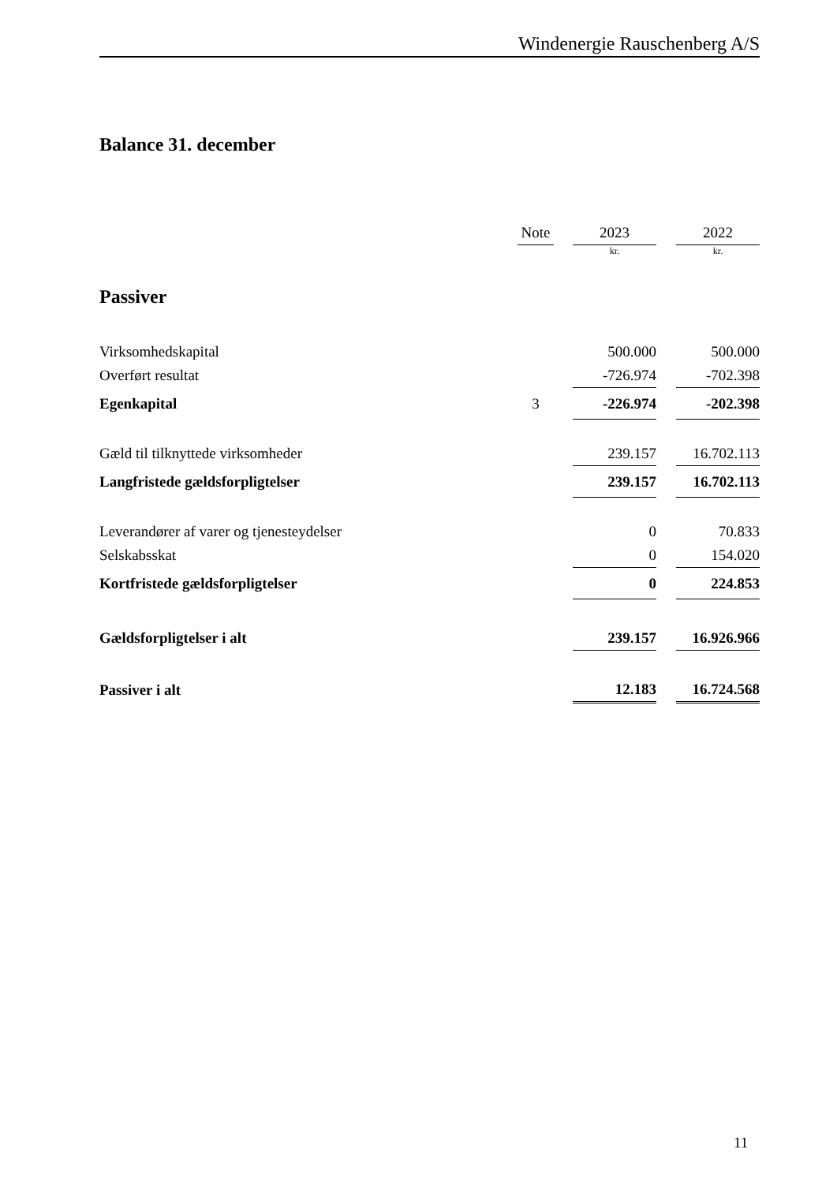Windenergie Rauschenberg A/S
Balance 31. december
| | Note | | 2023 | | 2022 |
| | | | kr. | | kr. |
| Passiver | | | | | |
| Virksomhedskapital | | | 500.000 | | 500.000 |
| Overført resultat | | | -726.974 | | -702.398 |
| Egenkapital | 3 | | -226.974 | | -202.398 |
| Gæld til tilknyttede virksomheder | | | 239.157 | | 16.702.113 |
| Langfristede gældsforpligtelser | | | 239.157 | | 16.702.113 |
| Leverandører af varer og tjenesteydelser | | | 0 | | 70.833 |
| Selskabsskat | | | 0 | | 154.020 |
| Kortfristede gældsforpligtelser | | | 0 | | 224.853 |
| Gældsforpligtelser i alt | | | 239.157 | | 16.926.966 |
| Passiver i alt | | | 12.183 | | 16.724.568 |
11